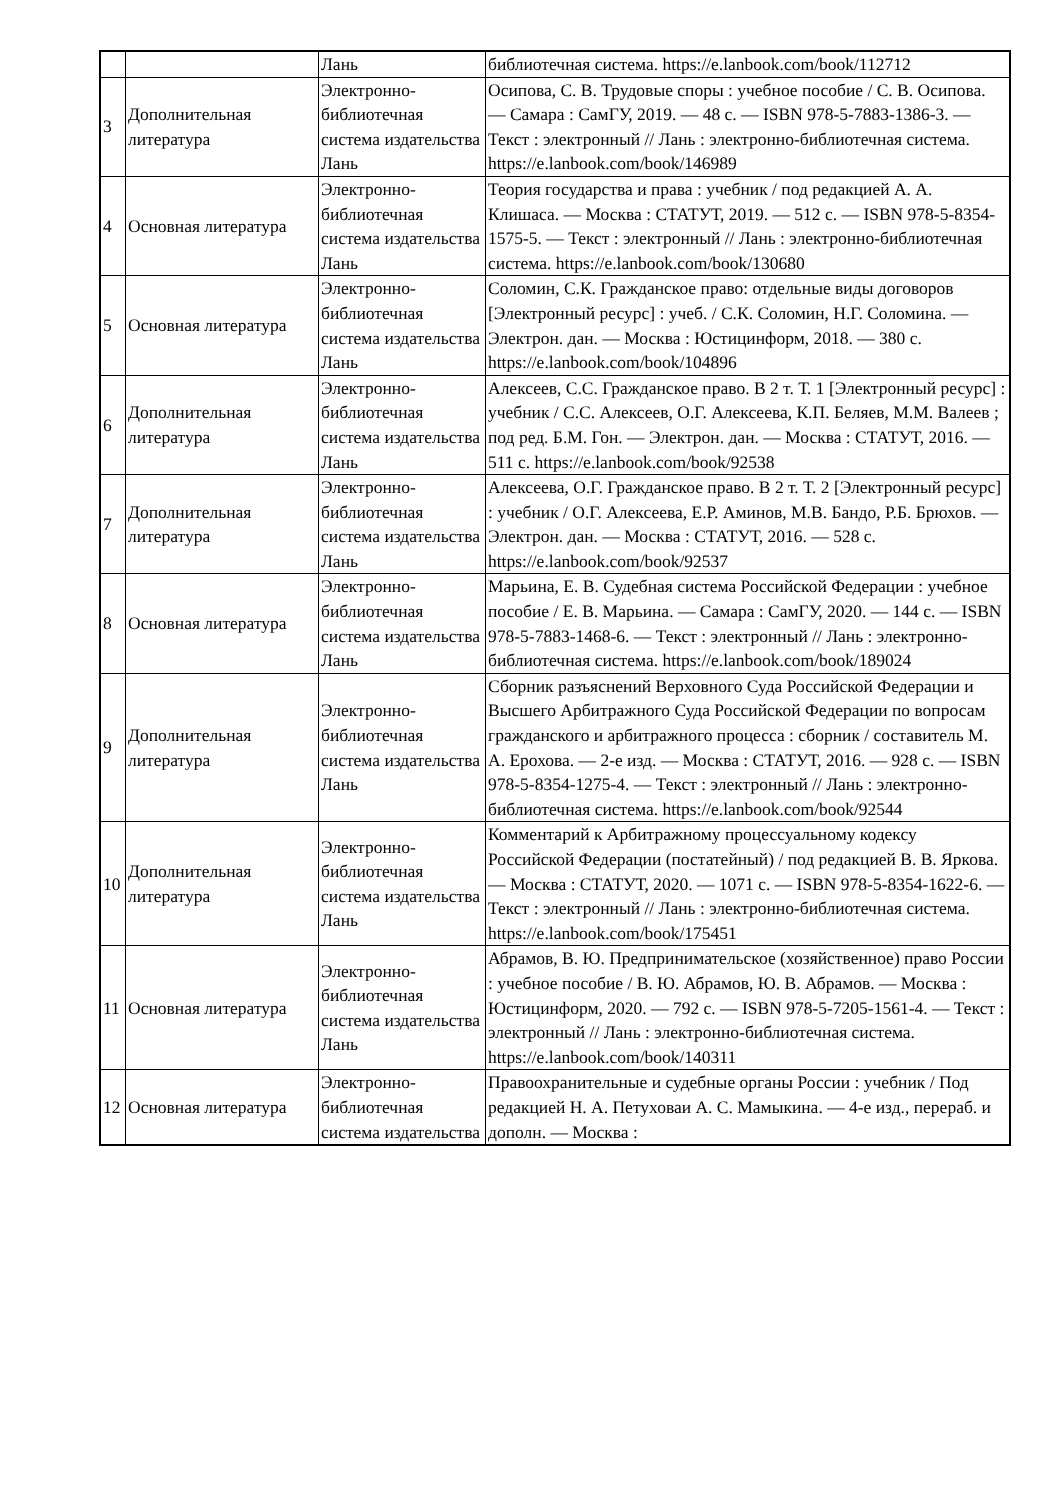| | | Лань | библиотечная система. https://e.lanbook.com/book/112712 |
| 3 | Дополнительная литература | Электронно-библиотечная система издательства Лань | Осипова, С. В. Трудовые споры : учебное пособие / С. В. Осипова. — Самара : СамГУ, 2019. — 48 с. — ISBN 978-5-7883-1386-3. — Текст : электронный // Лань : электронно-библиотечная система. https://e.lanbook.com/book/146989 |
| 4 | Основная литература | Электронно-библиотечная система издательства Лань | Теория государства и права : учебник / под редакцией А. А. Клишаса. — Москва : СТАТУТ, 2019. — 512 с. — ISBN 978-5-8354-1575-5. — Текст : электронный // Лань : электронно-библиотечная система. https://e.lanbook.com/book/130680 |
| 5 | Основная литература | Электронно-библиотечная система издательства Лань | Соломин, С.К. Гражданское право: отдельные виды договоров [Электронный ресурс] : учеб. / С.К. Соломин, Н.Г. Соломина. — Электрон. дан. — Москва : Юстицинформ, 2018. — 380 с. https://e.lanbook.com/book/104896 |
| 6 | Дополнительная литература | Электронно-библиотечная система издательства Лань | Алексеев, С.С. Гражданское право. В 2 т. Т. 1 [Электронный ресурс] : учебник / С.С. Алексеев, О.Г. Алексеева, К.П. Беляев, М.М. Валеев ; под ред. Б.М. Гон. — Электрон. дан. — Москва : СТАТУТ, 2016. — 511 с. https://e.lanbook.com/book/92538 |
| 7 | Дополнительная литература | Электронно-библиотечная система издательства Лань | Алексеева, О.Г. Гражданское право. В 2 т. Т. 2 [Электронный ресурс] : учебник / О.Г. Алексеева, Е.Р. Аминов, М.В. Бандо, Р.Б. Брюхов. — Электрон. дан. — Москва : СТАТУТ, 2016. — 528 с. https://e.lanbook.com/book/92537 |
| 8 | Основная литература | Электронно-библиотечная система издательства Лань | Марьина, Е. В. Судебная система Российской Федерации : учебное пособие / Е. В. Марьина. — Самара : СамГУ, 2020. — 144 с. — ISBN 978-5-7883-1468-6. — Текст : электронный // Лань : электронно-библиотечная система. https://e.lanbook.com/book/189024 |
| 9 | Дополнительная литература | Электронно-библиотечная система издательства Лань | Сборник разъяснений Верховного Суда Российской Федерации и Высшего Арбитражного Суда Российской Федерации по вопросам гражданского и арбитражного процесса : сборник / составитель М. А. Ерохова. — 2-е изд. — Москва : СТАТУТ, 2016. — 928 с. — ISBN 978-5-8354-1275-4. — Текст : электронный // Лань : электронно-библиотечная система. https://e.lanbook.com/book/92544 |
| 10 | Дополнительная литература | Электронно-библиотечная система издательства Лань | Комментарий к Арбитражному процессуальному кодексу Российской Федерации (постатейный) / под редакцией В. В. Яркова. — Москва : СТАТУТ, 2020. — 1071 с. — ISBN 978-5-8354-1622-6. — Текст : электронный // Лань : электронно-библиотечная система. https://e.lanbook.com/book/175451 |
| 11 | Основная литература | Электронно-библиотечная система издательства Лань | Абрамов, В. Ю. Предпринимательское (хозяйственное) право России : учебное пособие / В. Ю. Абрамов, Ю. В. Абрамов. — Москва : Юстицинформ, 2020. — 792 с. — ISBN 978-5-7205-1561-4. — Текст : электронный // Лань : электронно-библиотечная система. https://e.lanbook.com/book/140311 |
| 12 | Основная литература | Электронно-библиотечная система издательства | Правоохранительные и судебные органы России : учебник / Под редакцией Н. А. Петуховаи А. С. Мамыкина. — 4-е изд., перераб. и дополн. — Москва : |